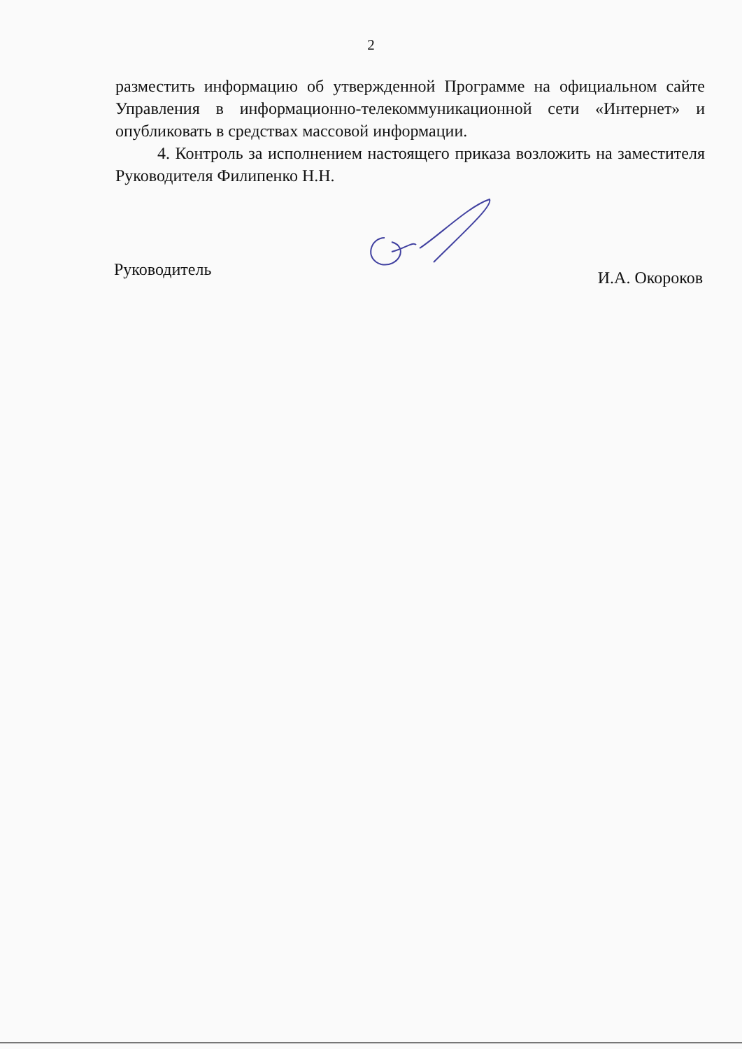2
разместить информацию об утвержденной Программе на официальном сайте Управления в информационно-телекоммуникационной сети «Интернет» и опубликовать в средствах массовой информации.
4. Контроль за исполнением настоящего приказа возложить на заместителя Руководителя Филипенко Н.Н.
Руководитель И.А. Окороков